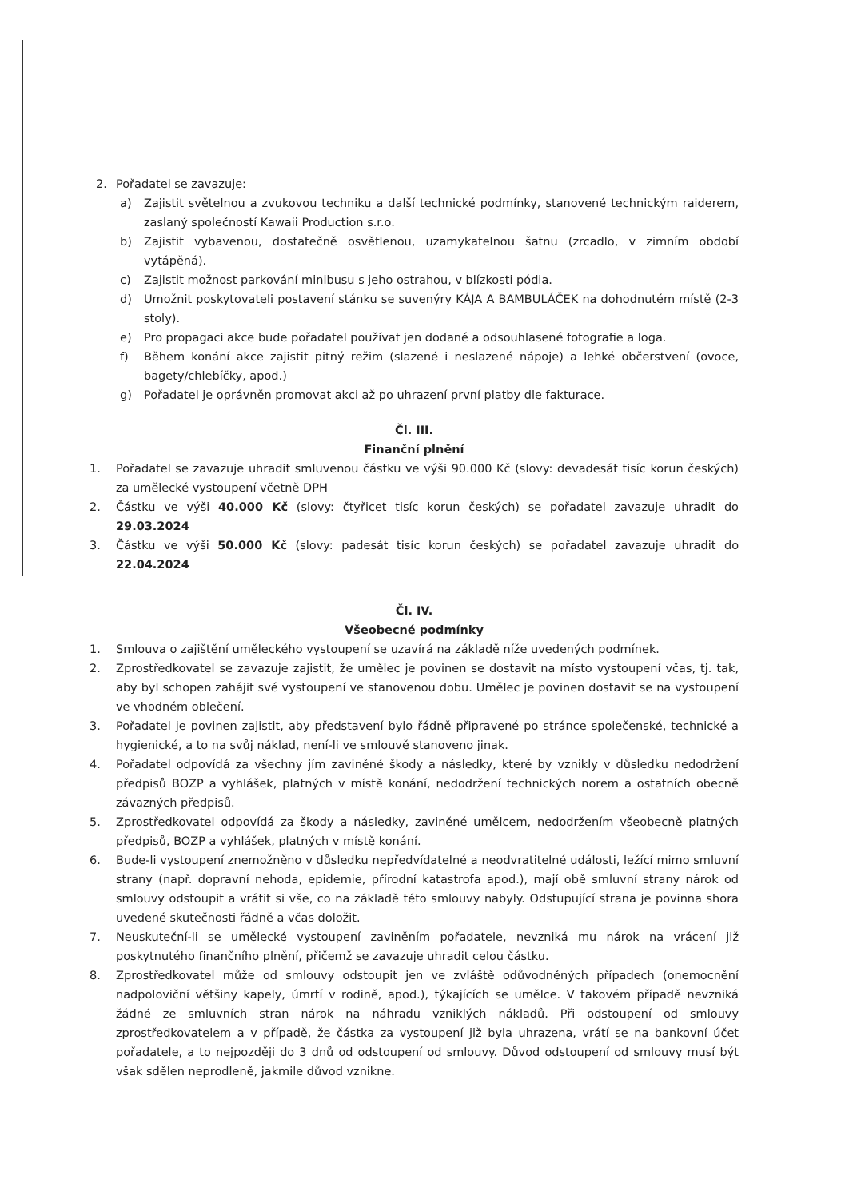2. Pořadatel se zavazuje:
a) Zajistit světelnou a zvukovou techniku a další technické podmínky, stanovené technickým raiderem, zaslaný společností Kawaii Production s.r.o.
b) Zajistit vybavenou, dostatečně osvětlenou, uzamykatelnou šatnu (zrcadlo, v zimním období vytápěná).
c) Zajistit možnost parkování minibusu s jeho ostrahou, v blízkosti pódia.
d) Umožnit poskytovateli postavení stánku se suvenýry KÁJA A BAMBULÁČEK na dohodnutém místě (2-3 stoly).
e) Pro propagaci akce bude pořadatel používat jen dodané a odsouhlasené fotografie a loga.
f) Během konání akce zajistit pitný režim (slazené i neslazené nápoje) a lehké občerstvení (ovoce, bagety/chlebíčky, apod.)
g) Pořadatel je oprávněn promovat akci až po uhrazení první platby dle fakturace.
Čl. III.
Finanční plnění
1. Pořadatel se zavazuje uhradit smluvenou částku ve výši 90.000 Kč (slovy: devadesát tisíc korun českých) za umělecké vystoupení včetně DPH
2. Částku ve výši 40.000 Kč (slovy: čtyřicet tisíc korun českých) se pořadatel zavazuje uhradit do 29.03.2024
3. Částku ve výši 50.000 Kč (slovy: padesát tisíc korun českých) se pořadatel zavazuje uhradit do 22.04.2024
Čl. IV.
Všeobecné podmínky
1. Smlouva o zajištění uměleckého vystoupení se uzavírá na základě níže uvedených podmínek.
2. Zprostředkovatel se zavazuje zajistit, že umělec je povinen se dostavit na místo vystoupení včas, tj. tak, aby byl schopen zahájit své vystoupení ve stanovenou dobu. Umělec je povinen dostavit se na vystoupení ve vhodném oblečení.
3. Pořadatel je povinen zajistit, aby představení bylo řádně připravené po stránce společenské, technické a hygienické, a to na svůj náklad, není-li ve smlouvě stanoveno jinak.
4. Pořadatel odpovídá za všechny jím zaviněné škody a následky, které by vznikly v důsledku nedodržení předpisů BOZP a vyhlášek, platných v místě konání, nedodržení technických norem a ostatních obecně závazných předpisů.
5. Zprostředkovatel odpovídá za škody a následky, zaviněné umělcem, nedodržením všeobecně platných předpisů, BOZP a vyhlášek, platných v místě konání.
6. Bude-li vystoupení znemožněno v důsledku nepředvídatelné a neodvratitelné události, ležící mimo smluvní strany (např. dopravní nehoda, epidemie, přírodní katastrofa apod.), mají obě smluvní strany nárok od smlouvy odstoupit a vrátit si vše, co na základě této smlouvy nabyly. Odstupující strana je povinna shora uvedené skutečnosti řádně a včas doložit.
7. Neuskuteční-li se umělecké vystoupení zaviněním pořadatele, nevzniká mu nárok na vrácení již poskytnutého finančního plnění, přičemž se zavazuje uhradit celou částku.
8. Zprostředkovatel může od smlouvy odstoupit jen ve zvláště odůvodněných případech (onemocnění nadpoloviční většiny kapely, úmrtí v rodině, apod.), týkajících se umělce. V takovém případě nevzniká žádné ze smluvních stran nárok na náhradu vzniklých nákladů. Při odstoupení od smlouvy zprostředkovatelem a v případě, že částka za vystoupení již byla uhrazena, vrátí se na bankovní účet pořadatele, a to nejpozději do 3 dnů od odstoupení od smlouvy. Důvod odstoupení od smlouvy musí být však sdělen neprodleně, jakmile důvod vznikne.